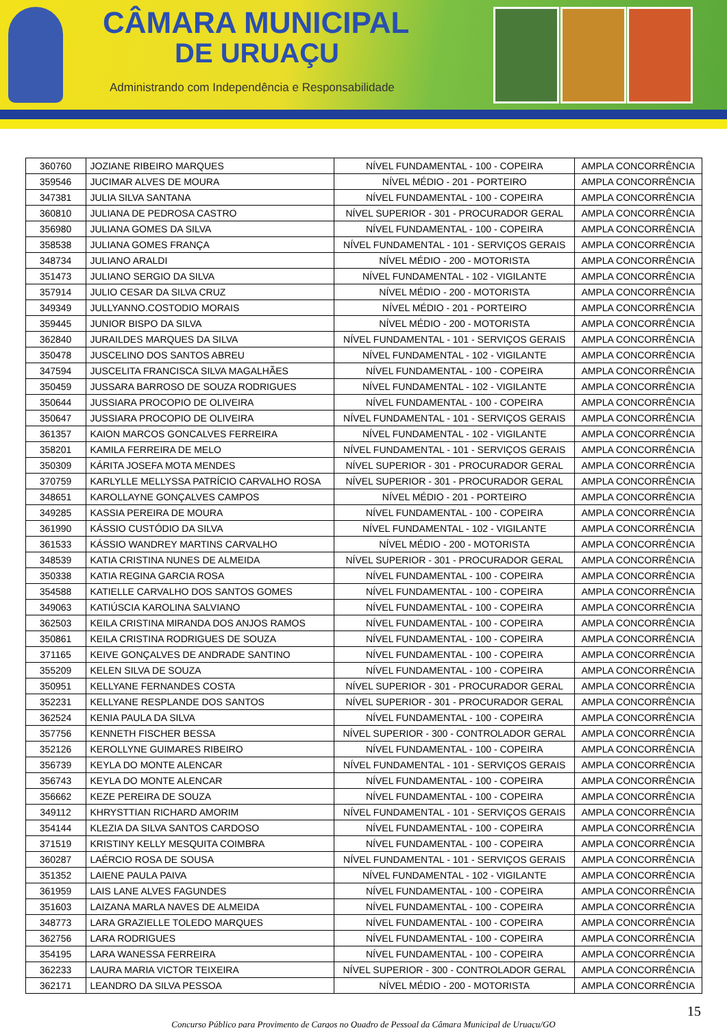CÂMARA MUNICIPAL
DE URUAÇU
Administrando com Independência e Responsabilidade
| 360760 | JOZIANE RIBEIRO MARQUES | NÍVEL FUNDAMENTAL - 100 - COPEIRA | AMPLA CONCORRÊNCIA |
| 359546 | JUCIMAR ALVES DE MOURA | NÍVEL MÉDIO - 201 - PORTEIRO | AMPLA CONCORRÊNCIA |
| 347381 | JULIA SILVA SANTANA | NÍVEL FUNDAMENTAL - 100 - COPEIRA | AMPLA CONCORRÊNCIA |
| 360810 | JULIANA DE PEDROSA CASTRO | NÍVEL SUPERIOR - 301 - PROCURADOR GERAL | AMPLA CONCORRÊNCIA |
| 356980 | JULIANA GOMES DA SILVA | NÍVEL FUNDAMENTAL - 100 - COPEIRA | AMPLA CONCORRÊNCIA |
| 358538 | JULIANA GOMES FRANÇA | NÍVEL FUNDAMENTAL - 101 - SERVIÇOS GERAIS | AMPLA CONCORRÊNCIA |
| 348734 | JULIANO ARALDI | NÍVEL MÉDIO - 200 - MOTORISTA | AMPLA CONCORRÊNCIA |
| 351473 | JULIANO SERGIO DA SILVA | NÍVEL FUNDAMENTAL - 102 - VIGILANTE | AMPLA CONCORRÊNCIA |
| 357914 | JULIO CESAR DA SILVA CRUZ | NÍVEL MÉDIO - 200 - MOTORISTA | AMPLA CONCORRÊNCIA |
| 349349 | JULLYANNO.COSTODIO MORAIS | NÍVEL MÉDIO - 201 - PORTEIRO | AMPLA CONCORRÊNCIA |
| 359445 | JUNIOR BISPO DA SILVA | NÍVEL MÉDIO - 200 - MOTORISTA | AMPLA CONCORRÊNCIA |
| 362840 | JURAILDES MARQUES DA SILVA | NÍVEL FUNDAMENTAL - 101 - SERVIÇOS GERAIS | AMPLA CONCORRÊNCIA |
| 350478 | JUSCELINO DOS SANTOS ABREU | NÍVEL FUNDAMENTAL - 102 - VIGILANTE | AMPLA CONCORRÊNCIA |
| 347594 | JUSCELITA FRANCISCA SILVA MAGALHÃES | NÍVEL FUNDAMENTAL - 100 - COPEIRA | AMPLA CONCORRÊNCIA |
| 350459 | JUSSARA BARROSO DE SOUZA RODRIGUES | NÍVEL FUNDAMENTAL - 102 - VIGILANTE | AMPLA CONCORRÊNCIA |
| 350644 | JUSSIARA PROCOPIO DE OLIVEIRA | NÍVEL FUNDAMENTAL - 100 - COPEIRA | AMPLA CONCORRÊNCIA |
| 350647 | JUSSIARA PROCOPIO DE OLIVEIRA | NÍVEL FUNDAMENTAL - 101 - SERVIÇOS GERAIS | AMPLA CONCORRÊNCIA |
| 361357 | KAION MARCOS GONCALVES FERREIRA | NÍVEL FUNDAMENTAL - 102 - VIGILANTE | AMPLA CONCORRÊNCIA |
| 358201 | KAMILA FERREIRA DE MELO | NÍVEL FUNDAMENTAL - 101 - SERVIÇOS GERAIS | AMPLA CONCORRÊNCIA |
| 350309 | KÁRITA JOSEFA MOTA MENDES | NÍVEL SUPERIOR - 301 - PROCURADOR GERAL | AMPLA CONCORRÊNCIA |
| 370759 | KARLYLLE MELLYSSA PATRÍCIO CARVALHO ROSA | NÍVEL SUPERIOR - 301 - PROCURADOR GERAL | AMPLA CONCORRÊNCIA |
| 348651 | KAROLLAYNE GONÇALVES CAMPOS | NÍVEL MÉDIO - 201 - PORTEIRO | AMPLA CONCORRÊNCIA |
| 349285 | KASSIA PEREIRA DE MOURA | NÍVEL FUNDAMENTAL - 100 - COPEIRA | AMPLA CONCORRÊNCIA |
| 361990 | KÁSSIO CUSTÓDIO DA SILVA | NÍVEL FUNDAMENTAL - 102 - VIGILANTE | AMPLA CONCORRÊNCIA |
| 361533 | KÁSSIO WANDREY MARTINS CARVALHO | NÍVEL MÉDIO - 200 - MOTORISTA | AMPLA CONCORRÊNCIA |
| 348539 | KATIA CRISTINA NUNES DE ALMEIDA | NÍVEL SUPERIOR - 301 - PROCURADOR GERAL | AMPLA CONCORRÊNCIA |
| 350338 | KATIA REGINA GARCIA ROSA | NÍVEL FUNDAMENTAL - 100 - COPEIRA | AMPLA CONCORRÊNCIA |
| 354588 | KATIELLE CARVALHO DOS SANTOS GOMES | NÍVEL FUNDAMENTAL - 100 - COPEIRA | AMPLA CONCORRÊNCIA |
| 349063 | KATIÚSCIA KAROLINA SALVIANO | NÍVEL FUNDAMENTAL - 100 - COPEIRA | AMPLA CONCORRÊNCIA |
| 362503 | KEILA CRISTINA MIRANDA DOS ANJOS RAMOS | NÍVEL FUNDAMENTAL - 100 - COPEIRA | AMPLA CONCORRÊNCIA |
| 350861 | KEILA CRISTINA RODRIGUES DE SOUZA | NÍVEL FUNDAMENTAL - 100 - COPEIRA | AMPLA CONCORRÊNCIA |
| 371165 | KEIVE GONÇALVES DE ANDRADE SANTINO | NÍVEL FUNDAMENTAL - 100 - COPEIRA | AMPLA CONCORRÊNCIA |
| 355209 | KELEN SILVA DE SOUZA | NÍVEL FUNDAMENTAL - 100 - COPEIRA | AMPLA CONCORRÊNCIA |
| 350951 | KELLYANE FERNANDES COSTA | NÍVEL SUPERIOR - 301 - PROCURADOR GERAL | AMPLA CONCORRÊNCIA |
| 352231 | KELLYANE RESPLANDE DOS SANTOS | NÍVEL SUPERIOR - 301 - PROCURADOR GERAL | AMPLA CONCORRÊNCIA |
| 362524 | KENIA PAULA DA SILVA | NÍVEL FUNDAMENTAL - 100 - COPEIRA | AMPLA CONCORRÊNCIA |
| 357756 | KENNETH FISCHER BESSA | NÍVEL SUPERIOR - 300 - CONTROLADOR GERAL | AMPLA CONCORRÊNCIA |
| 352126 | KEROLLYNE GUIMARES RIBEIRO | NÍVEL FUNDAMENTAL - 100 - COPEIRA | AMPLA CONCORRÊNCIA |
| 356739 | KEYLA DO MONTE ALENCAR | NÍVEL FUNDAMENTAL - 101 - SERVIÇOS GERAIS | AMPLA CONCORRÊNCIA |
| 356743 | KEYLA DO MONTE ALENCAR | NÍVEL FUNDAMENTAL - 100 - COPEIRA | AMPLA CONCORRÊNCIA |
| 356662 | KEZE PEREIRA DE SOUZA | NÍVEL FUNDAMENTAL - 100 - COPEIRA | AMPLA CONCORRÊNCIA |
| 349112 | KHRYSTTIAN RICHARD AMORIM | NÍVEL FUNDAMENTAL - 101 - SERVIÇOS GERAIS | AMPLA CONCORRÊNCIA |
| 354144 | KLEZIA DA SILVA SANTOS CARDOSO | NÍVEL FUNDAMENTAL - 100 - COPEIRA | AMPLA CONCORRÊNCIA |
| 371519 | KRISTINY KELLY MESQUITA COIMBRA | NÍVEL FUNDAMENTAL - 100 - COPEIRA | AMPLA CONCORRÊNCIA |
| 360287 | LAÉRCIO ROSA DE SOUSA | NÍVEL FUNDAMENTAL - 101 - SERVIÇOS GERAIS | AMPLA CONCORRÊNCIA |
| 351352 | LAIENE PAULA PAIVA | NÍVEL FUNDAMENTAL - 102 - VIGILANTE | AMPLA CONCORRÊNCIA |
| 361959 | LAIS LANE ALVES FAGUNDES | NÍVEL FUNDAMENTAL - 100 - COPEIRA | AMPLA CONCORRÊNCIA |
| 351603 | LAIZANA MARLA NAVES DE ALMEIDA | NÍVEL FUNDAMENTAL - 100 - COPEIRA | AMPLA CONCORRÊNCIA |
| 348773 | LARA GRAZIELLE TOLEDO MARQUES | NÍVEL FUNDAMENTAL - 100 - COPEIRA | AMPLA CONCORRÊNCIA |
| 362756 | LARA RODRIGUES | NÍVEL FUNDAMENTAL - 100 - COPEIRA | AMPLA CONCORRÊNCIA |
| 354195 | LARA WANESSA FERREIRA | NÍVEL FUNDAMENTAL - 100 - COPEIRA | AMPLA CONCORRÊNCIA |
| 362233 | LAURA MARIA VICTOR TEIXEIRA | NÍVEL SUPERIOR - 300 - CONTROLADOR GERAL | AMPLA CONCORRÊNCIA |
| 362171 | LEANDRO DA SILVA PESSOA | NÍVEL MÉDIO - 200 - MOTORISTA | AMPLA CONCORRÊNCIA |
15
Concurso Público para Provimento de Cargos no Quadro de Pessoal da Câmara Municipal de Uruaçu/GO